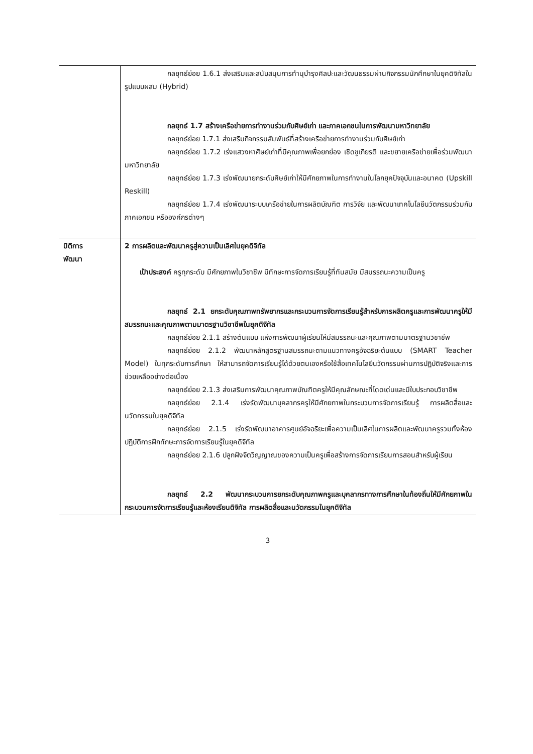| | กลยุทธ์ย่อย 1.6.1 ส่งเสริมและสนับสนุนการทำนุบำรุงศิลปะและวัฒนธรรมผ่านกิจกรรมนักศึกษาในยุคดิจิทัลในรูปแบบผสม (Hybrid) กลยุทธ์ 1.7 สร้างเครือข่ายการทำงานร่วมกับศิษย์เก่า และภาคเอกชนในการพัฒนามหาวิทยาลัย กลยุทธ์ย่อย 1.7.1 ส่งเสริมกิจกรรมสัมพันธ์ที่สร้างเครือข่ายการทำงานร่วมกับศิษย์เก่า กลยุทธ์ย่อย 1.7.2 เร่งแสวงหาศิษย์เก่าที่มีคุณภาพเพื่อยกย่อง เชิดชูเกียรติ และขยายเครือข่ายเพื่อร่วมพัฒนามหาวิทยาลัย กลยุทธ์ย่อย 1.7.3 เร่งพัฒนายกระดับศิษย์เก่าให้มีศักยภาพในการทำงานในโลกยุคปัจจุบันและอนาคต (Upskill Reskill) กลยุทธ์ย่อย 1.7.4 เร่งพัฒนาระบบเครือข่ายในการผลิตบัณฑิต การวิจัย และพัฒนาเทคโนโลยีนวัตกรรมร่วมกับภาคเอกชน หรือองค์กรต่างๆ |
| มิติการ พัฒนา | 2 การผลิตและพัฒนาครูสู่ความเป็นเลิศในยุคดิจิทัล เป้าประสงค์ ครูทุกระดับ มีศักยภาพในวิชาชีพ มีทักษะการจัดการเรียนรู้ที่ทันสมัย มีสมรรถนะความเป็นครู กลยุทธ์ 2.1 ยกระดับคุณภาพทรัพยากรและกระบวนการจัดการเรียนรู้สำหรับการผลิตครูและการพัฒนาครูให้มีสมรรถนะและคุณภาพตามมาตรฐานวิชาชีพในยุคดิจิทัล กลยุทธ์ย่อย 2.1.1 สร้างต้นแบบ แห่งการพัฒนาผู้เรียนให้มีสมรรถนะและคุณภาพตามมาตรฐานวิชาชีพ กลยุทธ์ย่อย 2.1.2 พัฒนาหลักสูตรฐานสมรรถนะตามแนวทางครูอัจฉริยะต้นแบบ (SMART Teacher Model) ในทุกระดับการศึกษา ให้สามารถจัดการเรียนรู้ได้ด้วยตนเองหรือใช้สื่อเทคโนโลยีนวัตกรรมผ่านการปฏิบัติจริงและการช่วยเหลืออย่างต่อเนื่อง กลยุทธ์ย่อย 2.1.3 ส่งเสริมการพัฒนาคุณภาพบัณฑิตครูให้มีคุณลักษณะที่โดดเด่นและมีใบประกอบวิชาชีพ กลยุทธ์ย่อย 2.1.4 เร่งรัดพัฒนาบุคลากรครูให้มีศักยภาพในกระบวนการจัดการเรียนรู้ การผลิตสื่อและนวัตกรรมในยุคดิจิทัล กลยุทธ์ย่อย 2.1.5 เร่งรัดพัฒนาอาคารศูนย์อัจฉริยะเพื่อความเป็นเลิศในการผลิตและพัฒนาครูรวมทั้งห้องปฏิบัติการฝึกทักษะการจัดการเรียนรู้ในยุคดิจิทัล กลยุทธ์ย่อย 2.1.6 ปลูกฝังจิตวิญญาณของความเป็นครูเพื่อสร้างการจัดการเรียนการสอนสำหรับผู้เรียน กลยุทธ์ 2.2 พัฒนากระบวนการยกระดับคุณภาพครูและบุคลากรทางการศึกษาในท้องถิ่นให้มีศักยภาพในกระบวนการจัดการเรียนรู้และห้องเรียนดิจิทัล การผลิตสื่อและนวัตกรรมในยุคดิจิทัล |
3